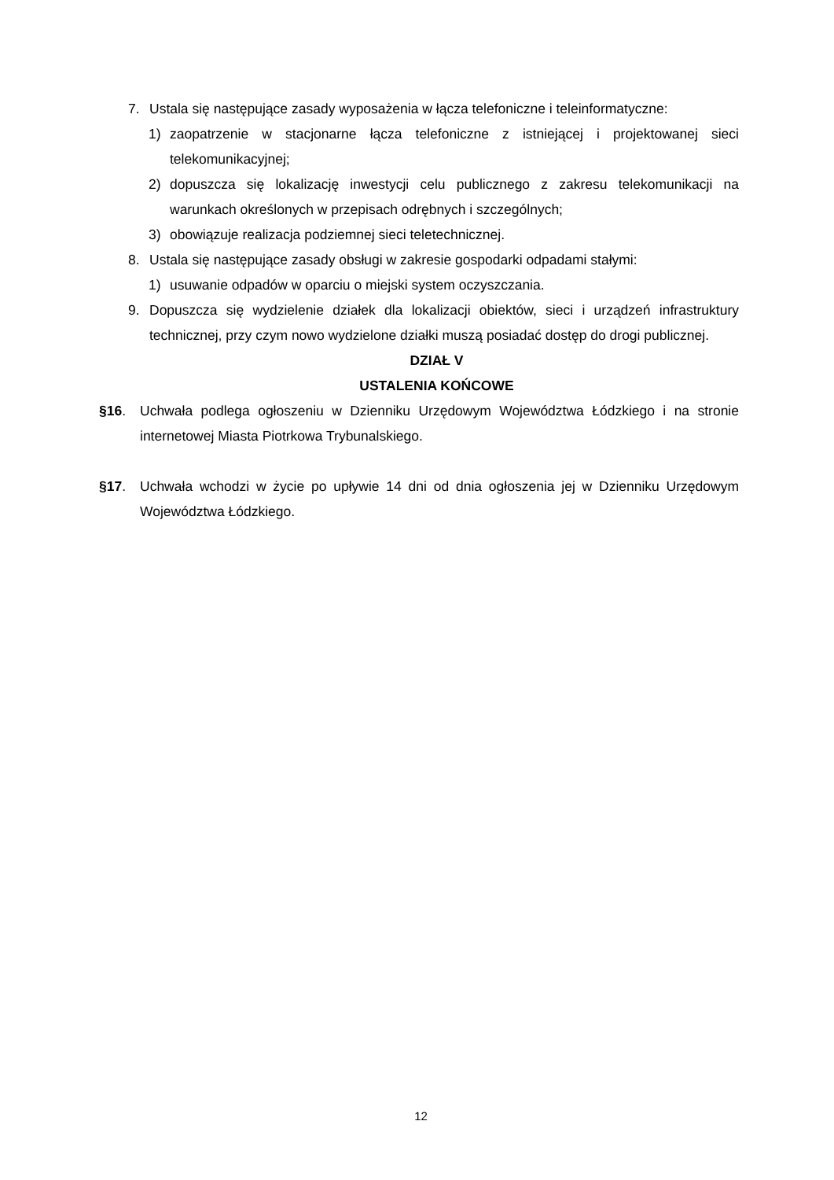7. Ustala się następujące zasady wyposażenia w łącza telefoniczne i teleinformatyczne:
1) zaopatrzenie w stacjonarne łącza telefoniczne z istniejącej i projektowanej sieci telekomunikacyjnej;
2) dopuszcza się lokalizację inwestycji celu publicznego z zakresu telekomunikacji na warunkach określonych w przepisach odrębnych i szczególnych;
3) obowiązuje realizacja podziemnej sieci teletechnicznej.
8. Ustala się następujące zasady obsługi w zakresie gospodarki odpadami stałymi:
1) usuwanie odpadów w oparciu o miejski system oczyszczania.
9. Dopuszcza się wydzielenie działek dla lokalizacji obiektów, sieci i urządzeń infrastruktury technicznej, przy czym nowo wydzielone działki muszą posiadać dostęp do drogi publicznej.
DZIAŁ V
USTALENIA KOŃCOWE
§16. Uchwała podlega ogłoszeniu w Dzienniku Urzędowym Województwa Łódzkiego i na stronie internetowej Miasta Piotrkowa Trybunalskiego.
§17. Uchwała wchodzi w życie po upływie 14 dni od dnia ogłoszenia jej w Dzienniku Urzędowym Województwa Łódzkiego.
12